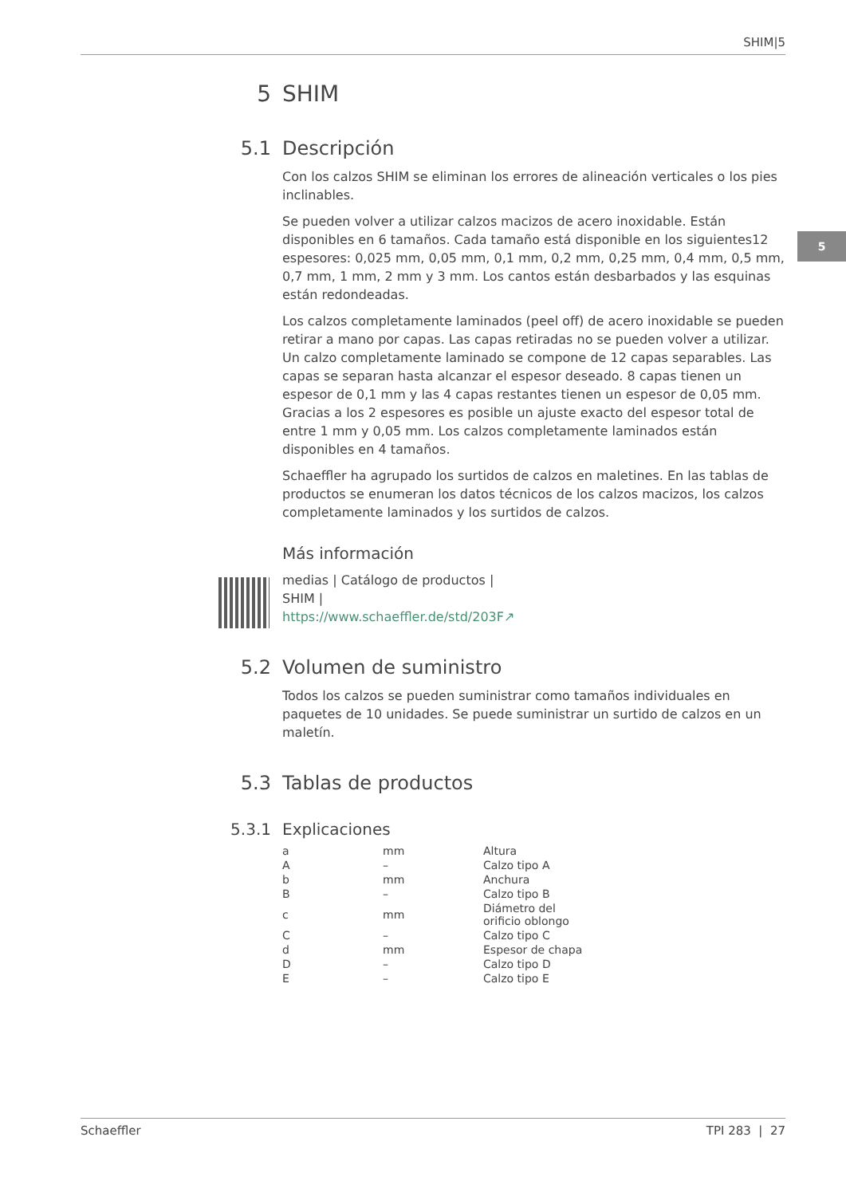SHIM|5
5
5 SHIM
5.1 Descripción
Con los calzos SHIM se eliminan los errores de alineación verticales o los pies inclinables.
Se pueden volver a utilizar calzos macizos de acero inoxidable. Están disponibles en 6 tamaños. Cada tamaño está disponible en los siguientes12 espesores: 0,025 mm, 0,05 mm, 0,1 mm, 0,2 mm, 0,25 mm, 0,4 mm, 0,5 mm, 0,7 mm, 1 mm, 2 mm y 3 mm. Los cantos están desbarbados y las esquinas están redondeadas.
Los calzos completamente laminados (peel off) de acero inoxidable se pueden retirar a mano por capas. Las capas retiradas no se pueden volver a utilizar. Un calzo completamente laminado se compone de 12 capas separables. Las capas se separan hasta alcanzar el espesor deseado. 8 capas tienen un espesor de 0,1 mm y las 4 capas restantes tienen un espesor de 0,05 mm. Gracias a los 2 espesores es posible un ajuste exacto del espesor total de entre 1 mm y 0,05 mm. Los calzos completamente laminados están disponibles en 4 tamaños.
Schaeffler ha agrupado los surtidos de calzos en maletines. En las tablas de productos se enumeran los datos técnicos de los calzos macizos, los calzos completamente laminados y los surtidos de calzos.
Más información
medias | Catálogo de productos |
SHIM |
https://www.schaeffler.de/std/203F↗
5.2 Volumen de suministro
Todos los calzos se pueden suministrar como tamaños individuales en paquetes de 10 unidades. Se puede suministrar un surtido de calzos en un maletín.
5.3 Tablas de productos
5.3.1 Explicaciones
| a | mm | Altura |
| A | – | Calzo tipo A |
| b | mm | Anchura |
| B | – | Calzo tipo B |
| c | mm | Diámetro del orificio oblongo |
| C | – | Calzo tipo C |
| d | mm | Espesor de chapa |
| D | – | Calzo tipo D |
| E | – | Calzo tipo E |
Schaeffler TPI 283 | 27